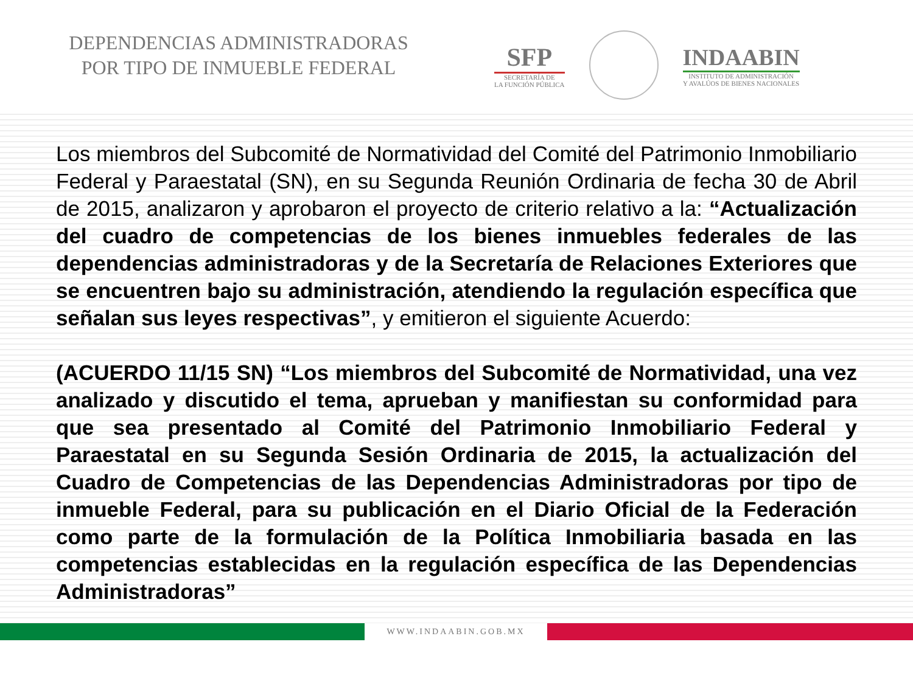DEPENDENCIAS ADMINISTRADORAS
POR TIPO DE INMUEBLE FEDERAL
SFP
SECRETARÍA DE
LA FUNCIÓN PÚBLICA
INDAABIN
INSTITUTO DE ADMINISTRACIÓN
Y AVALÚOS DE BIENES NACIONALES
Los miembros del Subcomité de Normatividad del Comité del Patrimonio Inmobiliario Federal y Paraestatal (SN), en su Segunda Reunión Ordinaria de fecha 30 de Abril de 2015, analizaron y aprobaron el proyecto de criterio relativo a la: “Actualización del cuadro de competencias de los bienes inmuebles federales de las dependencias administradoras y de la Secretaría de Relaciones Exteriores que se encuentren bajo su administración, atendiendo la regulación específica que señalan sus leyes respectivas”, y emitieron el siguiente Acuerdo:
(ACUERDO 11/15 SN) “Los miembros del Subcomité de Normatividad, una vez analizado y discutido el tema, aprueban y manifiestan su conformidad para que sea presentado al Comité del Patrimonio Inmobiliario Federal y Paraestatal en su Segunda Sesión Ordinaria de 2015, la actualización del Cuadro de Competencias de las Dependencias Administradoras por tipo de inmueble Federal, para su publicación en el Diario Oficial de la Federación como parte de la formulación de la Política Inmobiliaria basada en las competencias establecidas en la regulación específica de las Dependencias Administradoras”
WWW.INDAABIN.GOB.MX